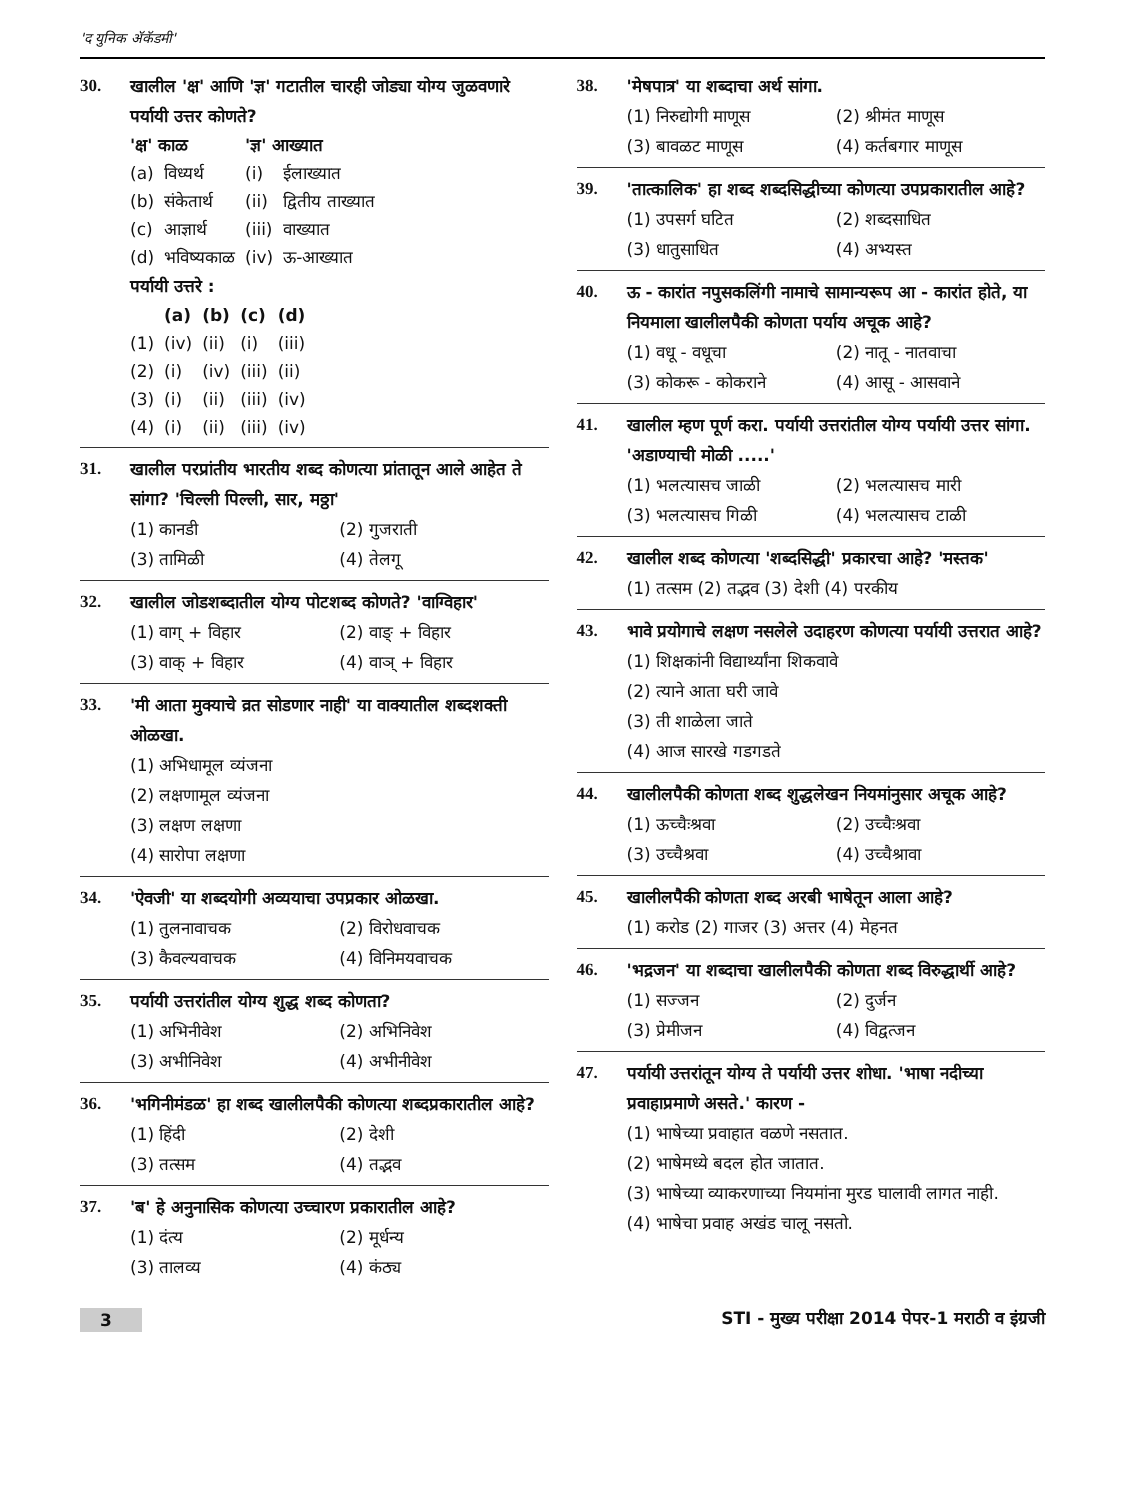'द युनिक ॲकॅडमी'
30. खालील 'क्ष' आणि 'ज्ञ' गटातील चारही जोड्या योग्य जुळवणारे पर्यायी उत्तर कोणते?
| 'क्ष' काळ | | 'ज्ञ' आख्यात | |
| --- | --- | --- | --- |
| (a) | विध्यर्थ | (i) | ईलाख्यात |
| (b) | संकेतार्थ | (ii) | द्वितीय ताख्यात |
| (c) | आज्ञार्थ | (iii) | वाख्यात |
| (d) | भविष्यकाळ | (iv) | ऊ-आख्यात |
पर्यायी उत्तरे :
| | (a) | (b) | (c) | (d) |
| --- | --- | --- | --- | --- |
| (1) | (iv) | (ii) | (i) | (iii) |
| (2) | (i) | (iv) | (iii) | (ii) |
| (3) | (i) | (ii) | (iii) | (iv) |
| (4) | (i) | (ii) | (iii) | (iv) |
31. खालील परप्रांतीय भारतीय शब्द कोणत्या प्रांतातून आले आहेत ते सांगा? 'चिल्ली पिल्ली, सार, मठ्ठा'
(1) कानडी (2) गुजराती (3) तामिळी (4) तेलगू
32. खालील जोडशब्दातील योग्य पोटशब्द कोणते? 'वाग्विहार'
(1) वाग् + विहार (2) वाङ् + विहार (3) वाक् + विहार (4) वाञ् + विहार
33. 'मी आता मुक्याचे व्रत सोडणार नाही' या वाक्यातील शब्दशक्ती ओळखा.
(1) अभिधामूल व्यंजना
(2) लक्षणामूल व्यंजना
(3) लक्षण लक्षणा
(4) सारोपा लक्षणा
34. 'ऐवजी' या शब्दयोगी अव्ययाचा उपप्रकार ओळखा.
(1) तुलनावाचक (2) विरोधवाचक (3) कैवल्यवाचक (4) विनिमयवाचक
35. पर्यायी उत्तरांतील योग्य शुद्ध शब्द कोणता?
(1) अभिनीवेश (2) अभिनिवेश (3) अभीनिवेश (4) अभीनीवेश
36. 'भगिनीमंडळ' हा शब्द खालीलपैकी कोणत्या शब्दप्रकारातील आहे?
(1) हिंदी (2) देशी (3) तत्सम (4) तद्भव
37. 'ब' हे अनुनासिक कोणत्या उच्चारण प्रकारातील आहे?
(1) दंत्य (2) मूर्धन्य (3) तालव्य (4) कंठ्य
38. 'मेषपात्र' या शब्दाचा अर्थ सांगा.
(1) निरुद्योगी माणूस (2) श्रीमंत माणूस (3) बावळट माणूस (4) कर्तबगार माणूस
39. 'तात्कालिक' हा शब्द शब्दसिद्धीच्या कोणत्या उपप्रकारातील आहे?
(1) उपसर्ग घटित (2) शब्दसाधित (3) धातुसाधित (4) अभ्यस्त
40. ऊ - कारांत नपुसकलिंगी नामाचे सामान्यरूप आ - कारांत होते, या नियमाला खालीलपैकी कोणता पर्याय अचूक आहे?
(1) वधू - वधूचा (2) नातू - नातवाचा (3) कोकरू - कोकराने (4) आसू - आसवाने
41. खालील म्हण पूर्ण करा. पर्यायी उत्तरांतील योग्य पर्यायी उत्तर सांगा. 'अडाण्याची मोळी .....'
(1) भलत्यासच जाळी (2) भलत्यासच मारी (3) भलत्यासच गिळी (4) भलत्यासच टाळी
42. खालील शब्द कोणत्या 'शब्दसिद्धी' प्रकारचा आहे? 'मस्तक'
(1) तत्सम (2) तद्भव (3) देशी (4) परकीय
43. भावे प्रयोगाचे लक्षण नसलेले उदाहरण कोणत्या पर्यायी उत्तरात आहे?
(1) शिक्षकांनी विद्यार्थ्यांना शिकवावे
(2) त्याने आता घरी जावे
(3) ती शाळेला जाते
(4) आज सारखे गडगडते
44. खालीलपैकी कोणता शब्द शुद्धलेखन नियमांनुसार अचूक आहे?
(1) ऊच्चैःश्रवा (2) उच्चैःश्रवा (3) उच्चैश्रवा (4) उच्चैश्रावा
45. खालीलपैकी कोणता शब्द अरबी भाषेतून आला आहे?
(1) करोड (2) गाजर (3) अत्तर (4) मेहनत
46. 'भद्रजन' या शब्दाचा खालीलपैकी कोणता शब्द विरुद्धार्थी आहे?
(1) सज्जन (2) दुर्जन (3) प्रेमीजन (4) विद्वत्जन
47. पर्यायी उत्तरांतून योग्य ते पर्यायी उत्तर शोधा. 'भाषा नदीच्या प्रवाहाप्रमाणे असते.' कारण -
(1) भाषेच्या प्रवाहात वळणे नसतात.
(2) भाषेमध्ये बदल होत जातात.
(3) भाषेच्या व्याकरणाच्या नियमांना मुरड घालावी लागत नाही.
(4) भाषेचा प्रवाह अखंड चालू नसतो.
3 STI - मुख्य परीक्षा 2014 पेपर-1 मराठी व इंग्रजी